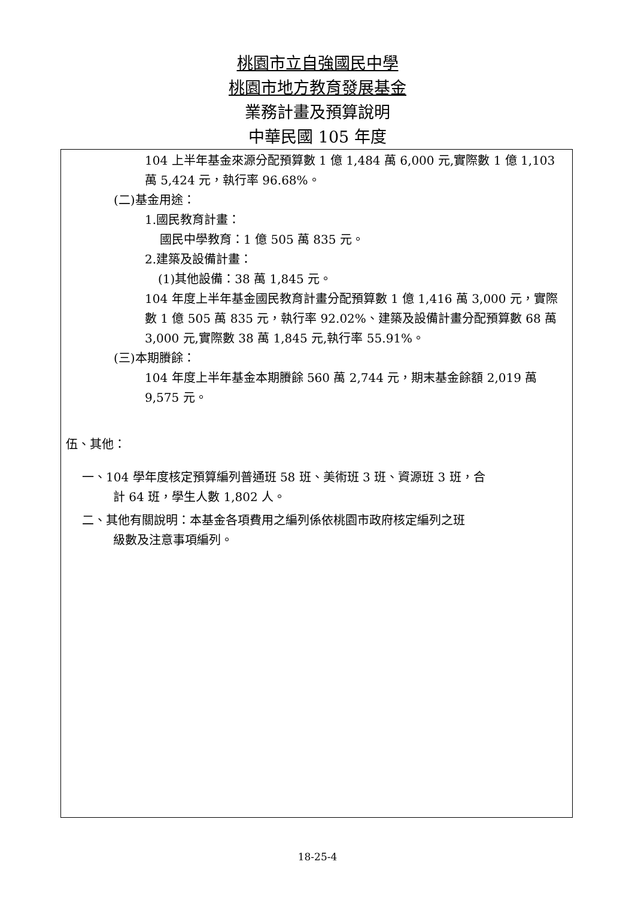桃園市立自強國民中學
桃園市地方教育發展基金
業務計畫及預算說明
中華民國 105 年度
104 上半年基金來源分配預算數 1 億 1,484 萬 6,000 元,實際數 1 億 1,103 萬 5,424 元，執行率 96.68%。
(二)基金用途：
1.國民教育計畫：
國民中學教育：1 億 505 萬 835 元。
2.建築及設備計畫：
(1)其他設備：38 萬 1,845 元。
104 年度上半年基金國民教育計畫分配預算數 1 億 1,416 萬 3,000 元，實際數 1 億 505 萬 835 元，執行率 92.02%、建築及設備計畫分配預算數 68 萬 3,000 元,實際數 38 萬 1,845 元,執行率 55.91%。
(三)本期賸餘：
104 年度上半年基金本期賸餘 560 萬 2,744 元，期末基金餘額 2,019 萬 9,575 元。
伍、其他：
一、104 學年度核定預算編列普通班 58 班、美術班 3 班、資源班 3 班，合
計 64 班，學生人數 1,802 人。
二、其他有關說明：本基金各項費用之編列係依桃園市政府核定編列之班
級數及注意事項編列。
18-25-4